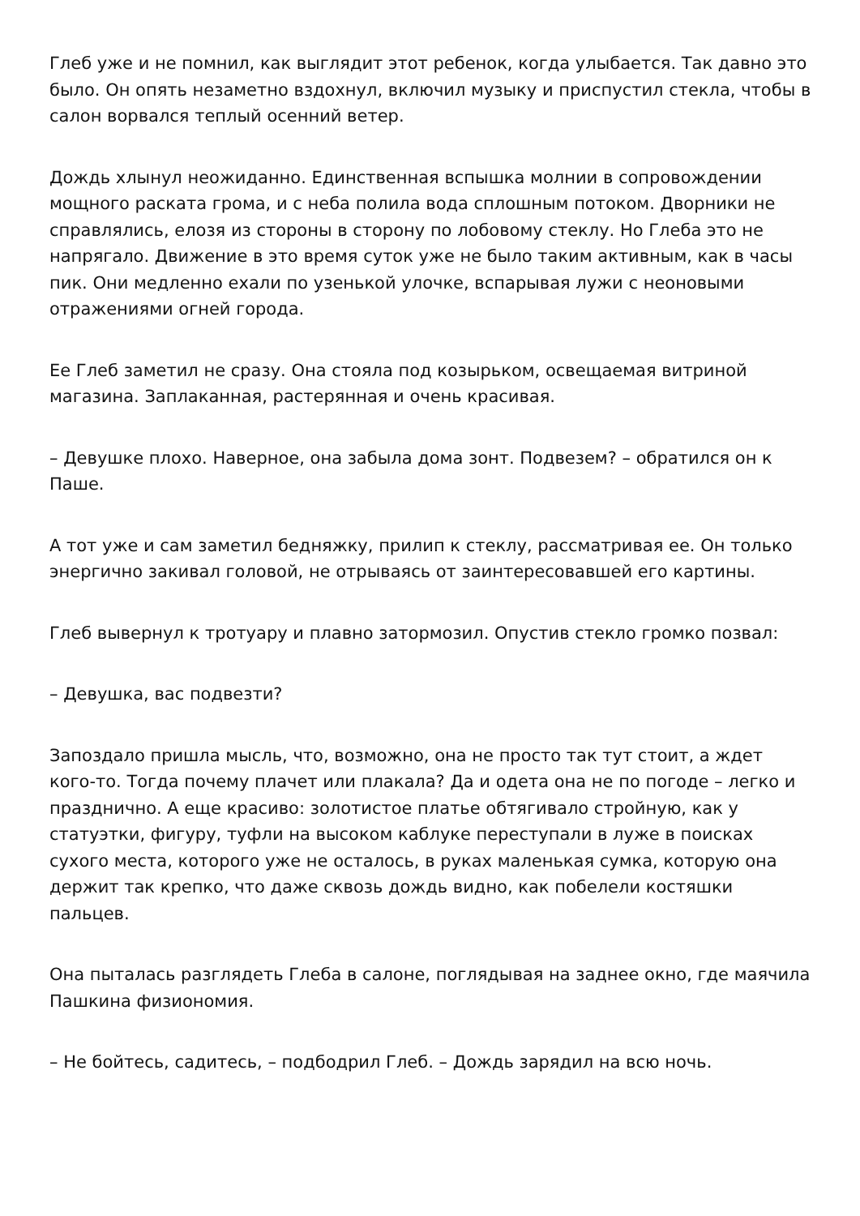Глеб уже и не помнил, как выглядит этот ребенок, когда улыбается. Так давно это было. Он опять незаметно вздохнул, включил музыку и приспустил стекла, чтобы в салон ворвался теплый осенний ветер.
Дождь хлынул неожиданно. Единственная вспышка молнии в сопровождении мощного раската грома, и с неба полила вода сплошным потоком. Дворники не справлялись, елозя из стороны в сторону по лобовому стеклу. Но Глеба это не напрягало. Движение в это время суток уже не было таким активным, как в часы пик. Они медленно ехали по узенькой улочке, вспарывая лужи с неоновыми отражениями огней города.
Ее Глеб заметил не сразу. Она стояла под козырьком, освещаемая витриной магазина. Заплаканная, растерянная и очень красивая.
– Девушке плохо. Наверное, она забыла дома зонт. Подвезем? – обратился он к Паше.
А тот уже и сам заметил бедняжку, прилип к стеклу, рассматривая ее. Он только энергично закивал головой, не отрываясь от заинтересовавшей его картины.
Глеб вывернул к тротуару и плавно затормозил. Опустив стекло громко позвал:
– Девушка, вас подвезти?
Запоздало пришла мысль, что, возможно, она не просто так тут стоит, а ждет кого-то. Тогда почему плачет или плакала? Да и одета она не по погоде – легко и празднично. А еще красиво: золотистое платье обтягивало стройную, как у статуэтки, фигуру, туфли на высоком каблуке переступали в луже в поисках сухого места, которого уже не осталось, в руках маленькая сумка, которую она держит так крепко, что даже сквозь дождь видно, как побелели костяшки пальцев.
Она пыталась разглядеть Глеба в салоне, поглядывая на заднее окно, где маячила Пашкина физиономия.
– Не бойтесь, садитесь, – подбодрил Глеб. – Дождь зарядил на всю ночь.